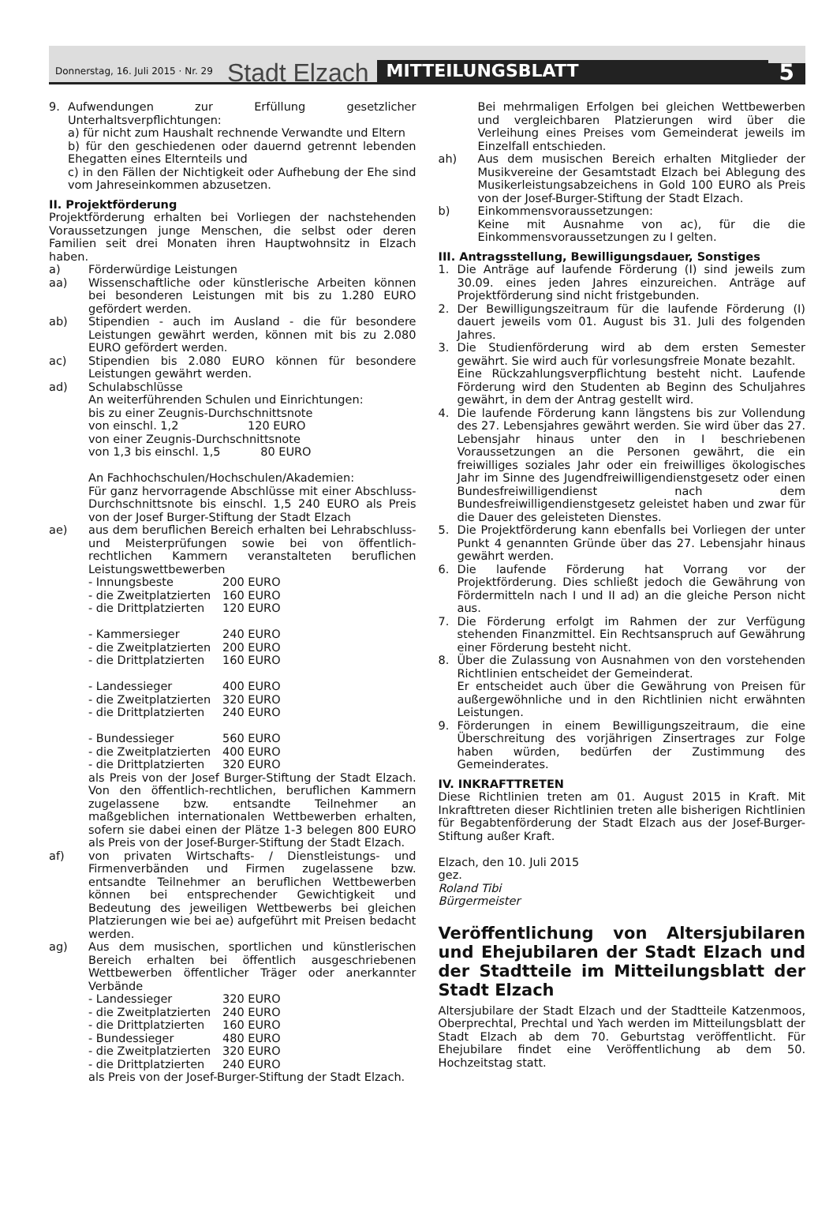Donnerstag, 16. Juli 2015 · Nr. 29 Stadt Elzach MITTEILUNGSBLATT 5
9. Aufwendungen zur Erfüllung gesetzlicher Unterhaltsverpflichtungen:
a) für nicht zum Haushalt rechnende Verwandte und Eltern
b) für den geschiedenen oder dauernd getrennt lebenden Ehegatten eines Elternteils und
c) in den Fällen der Nichtigkeit oder Aufhebung der Ehe sind vom Jahreseinkommen abzusetzen.
II. Projektförderung
Projektförderung erhalten bei Vorliegen der nachstehenden Voraussetzungen junge Menschen, die selbst oder deren Familien seit drei Monaten ihren Hauptwohnsitz in Elzach haben.
a) Förderwürdige Leistungen
aa) Wissenschaftliche oder künstlerische Arbeiten können bei besonderen Leistungen mit bis zu 1.280 EURO gefördert werden.
ab) Stipendien - auch im Ausland - die für besondere Leistungen gewährt werden, können mit bis zu 2.080 EURO gefördert werden.
ac) Stipendien bis 2.080 EURO können für besondere Leistungen gewährt werden.
ad) Schulabschlüsse
An weiterführenden Schulen und Einrichtungen:
bis zu einer Zeugnis-Durchschnittsnote
von einschl. 1,2 120 EURO
von einer Zeugnis-Durchschnittsnote
von 1,3 bis einschl. 1,5 80 EURO
An Fachhochschulen/Hochschulen/Akademien:
Für ganz hervorragende Abschlüsse mit einer Abschluss-Durchschnittsnote bis einschl. 1,5 240 EURO als Preis von der Josef Burger-Stiftung der Stadt Elzach
ae) aus dem beruflichen Bereich erhalten bei Lehrabschluss- und Meisterprüfungen sowie bei von öffentlich-rechtlichen Kammern veranstalteten beruflichen Leistungswettbewerben
- Innungsbeste 200 EURO
- die Zweitplatzierten 160 EURO
- die Drittplatzierten 120 EURO
- Kammersieger 240 EURO
- die Zweitplatzierten 200 EURO
- die Drittplatzierten 160 EURO
- Landessieger 400 EURO
- die Zweitplatzierten 320 EURO
- die Drittplatzierten 240 EURO
- Bundessieger 560 EURO
- die Zweitplatzierten 400 EURO
- die Drittplatzierten 320 EURO
als Preis von der Josef Burger-Stiftung der Stadt Elzach. Von den öffentlich-rechtlichen, beruflichen Kammern zugelassene bzw. entsandte Teilnehmer an maßgeblichen internationalen Wettbewerben erhalten, sofern sie dabei einen der Plätze 1-3 belegen 800 EURO als Preis von der Josef-Burger-Stiftung der Stadt Elzach.
af) von privaten Wirtschafts- / Dienstleistungs- und Firmenverbänden und Firmen zugelassene bzw. entsandte Teilnehmer an beruflichen Wettbewerben können bei entsprechender Gewichtigkeit und Bedeutung des jeweiligen Wettbewerbs bei gleichen Platzierungen wie bei ae) aufgeführt mit Preisen bedacht werden.
ag) Aus dem musischen, sportlichen und künstlerischen Bereich erhalten bei öffentlich ausgeschriebenen Wettbewerben öffentlicher Träger oder anerkannter Verbände
- Landessieger 320 EURO
- die Zweitplatzierten 240 EURO
- die Drittplatzierten 160 EURO
- Bundessieger 480 EURO
- die Zweitplatzierten 320 EURO
- die Drittplatzierten 240 EURO
als Preis von der Josef-Burger-Stiftung der Stadt Elzach.
Bei mehrmaligen Erfolgen bei gleichen Wettbewerben und vergleichbaren Platzierungen wird über die Verleihung eines Preises vom Gemeinderat jeweils im Einzelfall entschieden.
ah) Aus dem musischen Bereich erhalten Mitglieder der Musikvereine der Gesamtstadt Elzach bei Ablegung des Musikerleistungsabzeichens in Gold 100 EURO als Preis von der Josef-Burger-Stiftung der Stadt Elzach.
b) Einkommensvoraussetzungen:
Keine mit Ausnahme von ac), für die die Einkommensvoraussetzungen zu I gelten.
III. Antragsstellung, Bewilligungsdauer, Sonstiges
1. Die Anträge auf laufende Förderung (I) sind jeweils zum 30.09. eines jeden Jahres einzureichen. Anträge auf Projektförderung sind nicht fristgebunden.
2. Der Bewilligungszeitraum für die laufende Förderung (I) dauert jeweils vom 01. August bis 31. Juli des folgenden Jahres.
3. Die Studienförderung wird ab dem ersten Semester gewährt. Sie wird auch für vorlesungsfreie Monate bezahlt.
Eine Rückzahlungsverpflichtung besteht nicht. Laufende Förderung wird den Studenten ab Beginn des Schuljahres gewährt, in dem der Antrag gestellt wird.
4. Die laufende Förderung kann längstens bis zur Vollendung des 27. Lebensjahres gewährt werden. Sie wird über das 27. Lebensjahr hinaus unter den in I beschriebenen Voraussetzungen an die Personen gewährt, die ein freiwilliges soziales Jahr oder ein freiwilliges ökologisches Jahr im Sinne des Jugendfreiwilligendienstgesetz oder einen Bundesfreiwilligendienst nach dem Bundesfreiwilligendienstgesetz geleistet haben und zwar für die Dauer des geleisteten Dienstes.
5. Die Projektförderung kann ebenfalls bei Vorliegen der unter Punkt 4 genannten Gründe über das 27. Lebensjahr hinaus gewährt werden.
6. Die laufende Förderung hat Vorrang vor der Projektförderung. Dies schließt jedoch die Gewährung von Fördermitteln nach I und II ad) an die gleiche Person nicht aus.
7. Die Förderung erfolgt im Rahmen der zur Verfügung stehenden Finanzmittel. Ein Rechtsanspruch auf Gewährung einer Förderung besteht nicht.
8. Über die Zulassung von Ausnahmen von den vorstehenden Richtlinien entscheidet der Gemeinderat.
Er entscheidet auch über die Gewährung von Preisen für außergewöhnliche und in den Richtlinien nicht erwähnten Leistungen.
9. Förderungen in einem Bewilligungszeitraum, die eine Überschreitung des vorjährigen Zinsertrages zur Folge haben würden, bedürfen der Zustimmung des Gemeinderates.
IV. INKRAFTTRETEN
Diese Richtlinien treten am 01. August 2015 in Kraft. Mit Inkrafttreten dieser Richtlinien treten alle bisherigen Richtlinien für Begabtenförderung der Stadt Elzach aus der Josef-Burger-Stiftung außer Kraft.
Elzach, den 10. Juli 2015
gez.
Roland Tibi
Bürgermeister
Veröffentlichung von Altersjubilaren und Ehejubilaren der Stadt Elzach und der Stadtteile im Mitteilungsblatt der Stadt Elzach
Altersjubilare der Stadt Elzach und der Stadtteile Katzenmoos, Oberprechtal, Prechtal und Yach werden im Mitteilungsblatt der Stadt Elzach ab dem 70. Geburtstag veröffentlicht. Für Ehejubilare findet eine Veröffentlichung ab dem 50. Hochzeitstag statt.